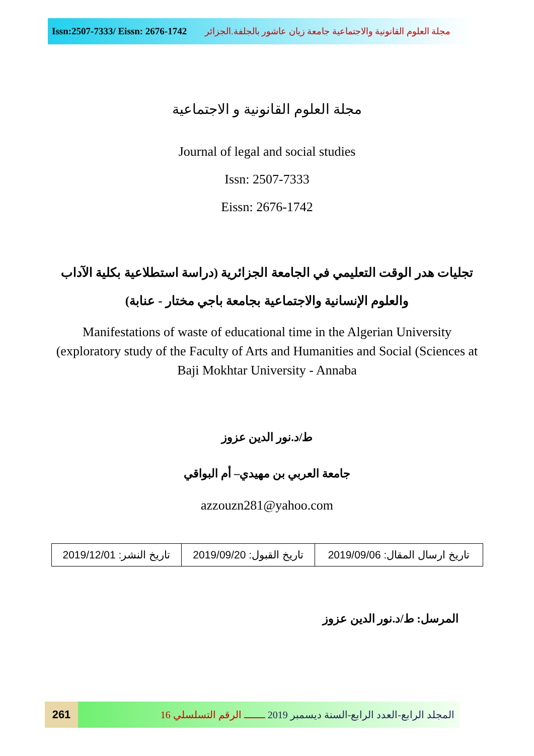Issn:2507-7333/ Eissn: 2676-1742 مجلة العلوم القانونية والاجتماعية جامعة زيان عاشور بالجلفة.الجزائر
مجلة العلوم القانونية و الاجتماعية
Journal of legal and social studies
Issn: 2507-7333
Eissn: 2676-1742
تجليات هدر الوقت التعليمي في الجامعة الجزائرية (دراسة استطلاعية بكلية الآداب والعلوم الإنسانية والاجتماعية بجامعة باجي مختار - عنابة)
Manifestations of waste of educational time in the Algerian University (exploratory study of the Faculty of Arts and Humanities and Social (Sciences at Baji Mokhtar University - Annaba
ط/د.نور الدين عزوز
جامعة العربي بن مهيدي– أم البواقي
azzouzn281@yahoo.com
| تاريخ ارسال المقال: 2019/09/06 | تاريخ القبول: 2019/09/20 | تاريخ النشر: 2019/12/01 |
المرسل: ط/د.نور الدين عزوز
261 المجلد الرابع-العدد الرابع-السنة ديسمبر 2019 ـــــــ الرقم التسلسلي 16